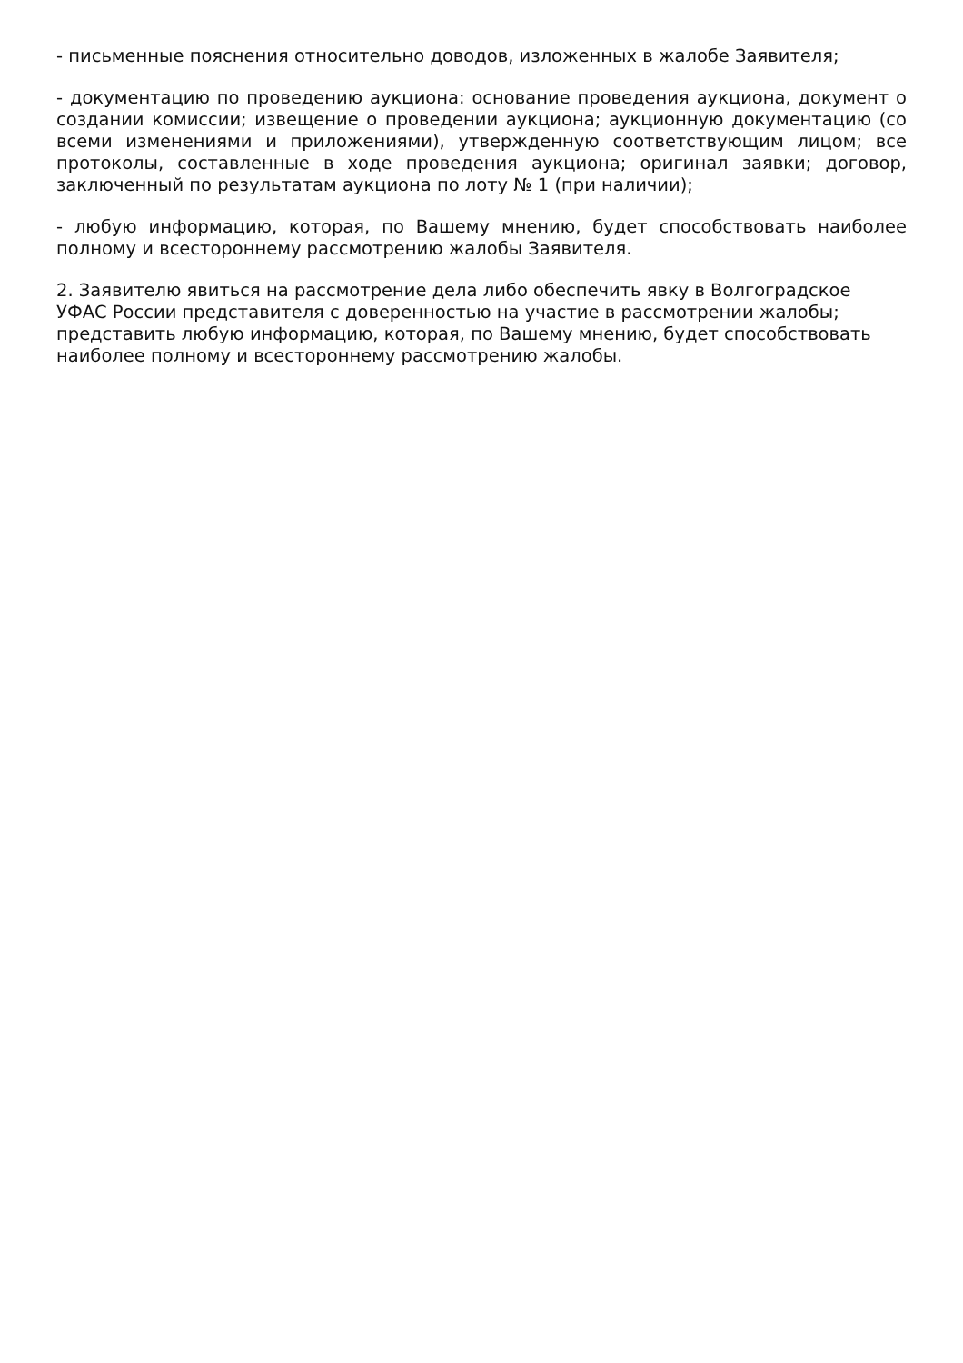- письменные пояснения относительно доводов, изложенных в жалобе Заявителя;
- документацию по проведению аукциона: основание проведения аукциона, документ о создании комиссии; извещение о проведении аукциона; аукционную документацию (со всеми изменениями и приложениями), утвержденную соответствующим лицом; все протоколы, составленные в ходе проведения аукциона; оригинал заявки; договор, заключенный по результатам аукциона по лоту № 1 (при наличии);
- любую информацию, которая, по Вашему мнению, будет способствовать наиболее полному и всестороннему рассмотрению жалобы Заявителя.
2. Заявителю явиться на рассмотрение дела либо обеспечить явку в Волгоградское УФАС России представителя с доверенностью на участие в рассмотрении жалобы; представить любую информацию, которая, по Вашему мнению, будет способствовать наиболее полному и всестороннему рассмотрению жалобы.